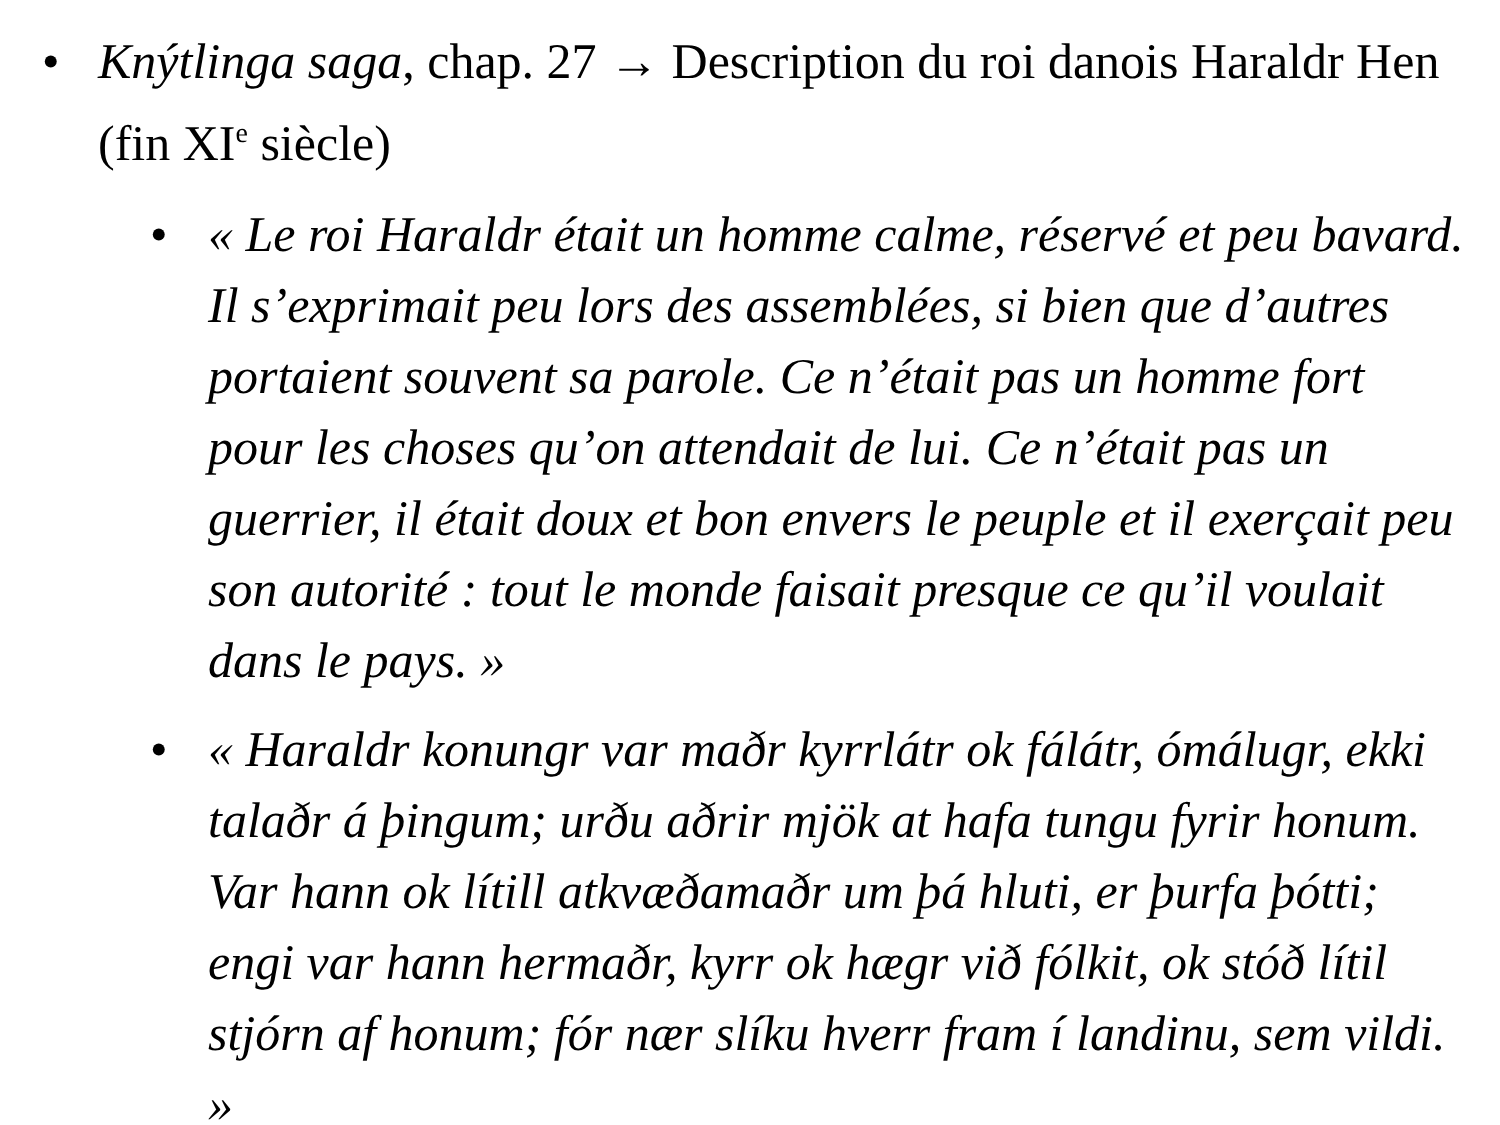• Knýtlinga saga, chap. 27 → Description du roi danois Haraldr Hen (fin XI<sup>e</sup> siècle)
• « Le roi Haraldr était un homme calme, réservé et peu bavard. Il s’exprimait peu lors des assemblées, si bien que d’autres portaient souvent sa parole. Ce n’était pas un homme fort pour les choses qu’on attendait de lui. Ce n’était pas un guerrier, il était doux et bon envers le peuple et il exerçait peu son autorité : tout le monde faisait presque ce qu’il voulait dans le pays. »
• « Haraldr konungr var maðr kyrrlátr ok fálátr, ómálugr, ekki talaðr á þingum; urðu aðrir mjök at hafa tungu fyrir honum. Var hann ok lítill atkvæðamaðr um þá hluti, er þurfa þótti; engi var hann hermaðr, kyrr ok hægr við fólkit, ok stóð lítil stjórn af honum; fór nær slíku hverr fram í landinu, sem vildi. »